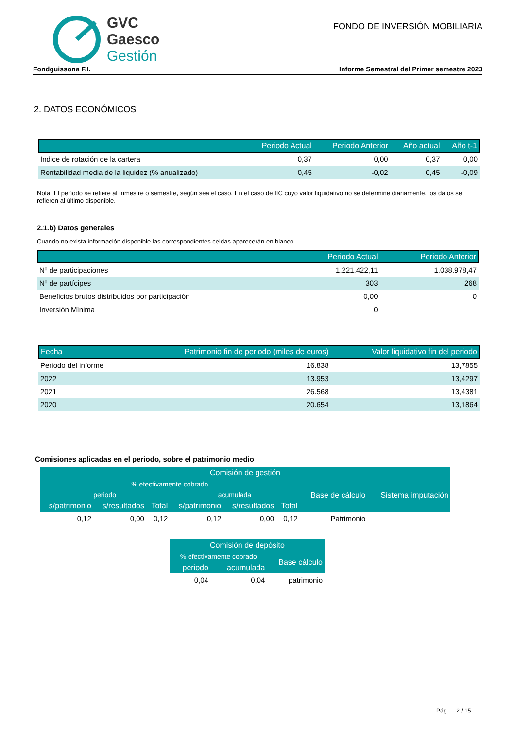GVC
Gaesco
Gestión
FONDO DE INVERSIÓN MOBILIARIA
Fondguissona F.I. Informe Semestral del Primer semestre 2023
2. DATOS ECONÓMICOS
| | Periodo Actual | Periodo Anterior | Año actual | Año t-1 |
| --- | --- | --- | --- | --- |
| Índice de rotación de la cartera | 0,37 | 0,00 | 0,37 | 0,00 |
| Rentabilidad media de la liquidez (% anualizado) | 0,45 | -0,02 | 0,45 | -0,09 |
Nota: El período se refiere al trimestre o semestre, según sea el caso. En el caso de IIC cuyo valor liquidativo no se determine diariamente, los datos se refieren al último disponible.
2.1.b) Datos generales
Cuando no exista información disponible las correspondientes celdas aparecerán en blanco.
| | Periodo Actual | Periodo Anterior |
| --- | --- | --- |
| Nº de participaciones | 1.221.422,11 | 1.038.978,47 |
| Nº de partícipes | 303 | 268 |
| Beneficios brutos distribuidos por participación | 0,00 | 0 |
| Inversión Mínima | 0 | |
| Fecha | Patrimonio fin de periodo (miles de euros) | Valor liquidativo fin del periodo |
| --- | --- | --- |
| Periodo del informe | 16.838 | 13,7855 |
| 2022 | 13.953 | 13,4297 |
| 2021 | 26.568 | 13,4381 |
| 2020 | 20.654 | 13,1864 |
Comisiones aplicadas en el periodo, sobre el patrimonio medio
| Comisión de gestión | | | | | | | |
| --- | --- | --- | --- | --- | --- | --- | --- |
| % efectivamente cobrado | | | | | | Base de cálculo | Sistema imputación |
| periodo | | | acumulada | | | | |
| s/patrimonio | s/resultados | Total | s/patrimonio | s/resultados | Total | | |
| 0,12 | 0,00 | 0,12 | 0,12 | 0,00 | 0,12 | Patrimonio | |
| Comisión de depósito | | |
| --- | --- | --- |
| % efectivamente cobrado | | Base cálculo |
| periodo | acumulada | |
| 0,04 | 0,04 | patrimonio |
Pág. 2 / 15